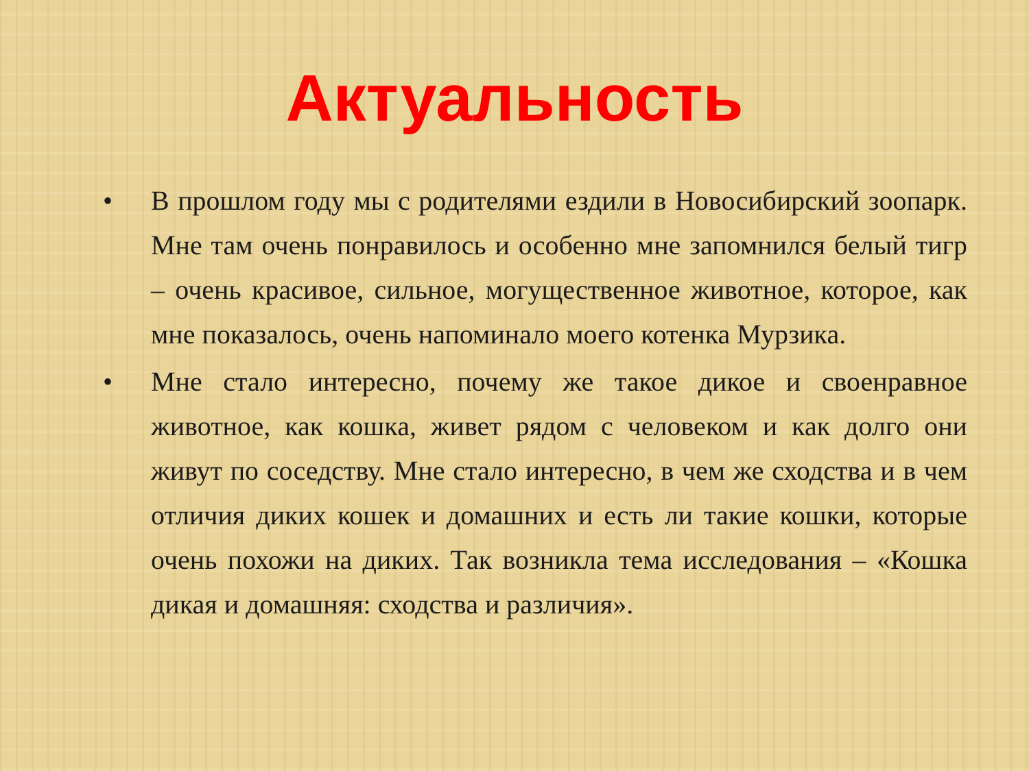Актуальность
• В прошлом году мы с родителями ездили в Новосибирский зоопарк. Мне там очень понравилось и особенно мне запомнился белый тигр – очень красивое, сильное, могущественное животное, которое, как мне показалось, очень напоминало моего котенка Мурзика.
• Мне стало интересно, почему же такое дикое и своенравное животное, как кошка, живет рядом с человеком и как долго они живут по соседству. Мне стало интересно, в чем же сходства и в чем отличия диких кошек и домашних и есть ли такие кошки, которые очень похожи на диких. Так возникла тема исследования – «Кошка дикая и домашняя: сходства и различия».